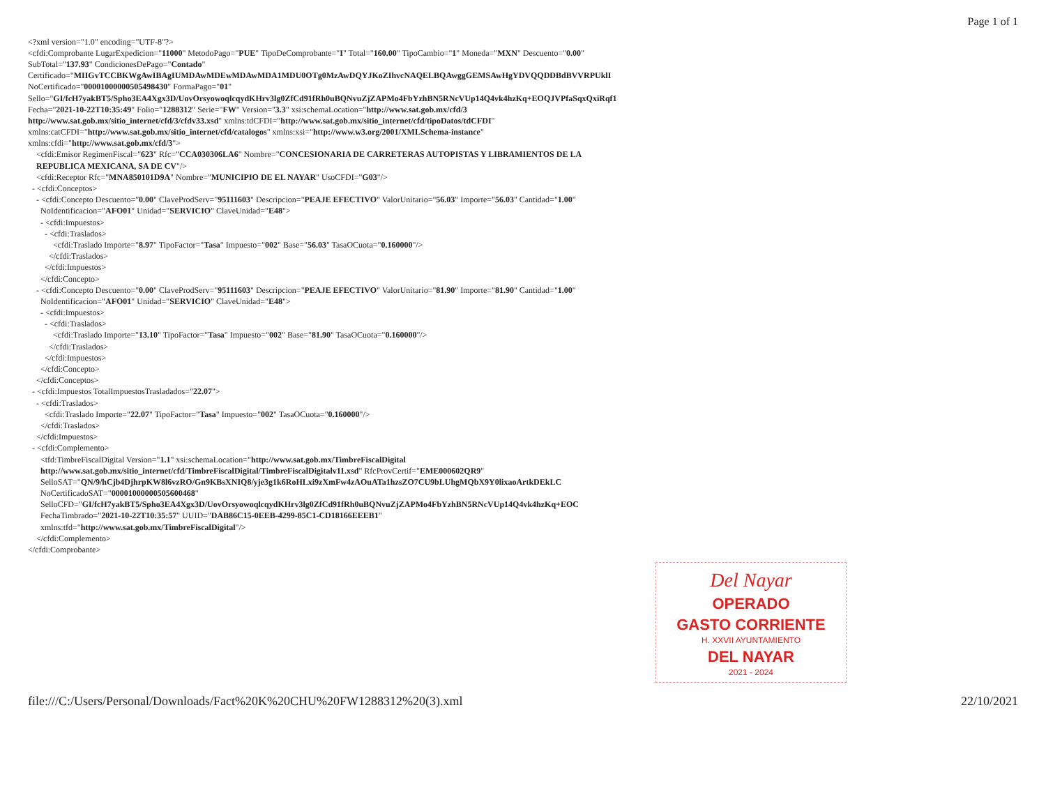Page 1 of 1
<?xml version="1.0" encoding="UTF-8"?> <cfdi:Comprobante LugarExpedicion="11000" MetodoPago="PUE" TipoDeComprobante="I" Total="160.00" TipoCambio="1" Moneda="MXN" Descuento="0.00" SubTotal="137.93" CondicionesDePago="Contado" Certificado="MIIGvTCCBKWgAwIBAgIUMDAwMDEwMDAwMDA1MDU0OTg0MzAwDQYJKoZIhvcNAQELBQAwggGEMSAwHgYDVQQDDBdBVVRPUklI NoCertificado="00001000000505498430" FormaPago="01" Sello="GI/fcH7yakBT5/Spho3EA4Xgx3D/UovOrsyowoqlcqydKHrv3lg0ZfCd91fRh0uBQNvuZjZAPMo4FbYzhBN5RNcVUp14Q4vk4hzKq+EOQJVPfaSqxQxiRqf1 Fecha="2021-10-22T10:35:49" Folio="1288312" Serie="FW" Version="3.3" xsi:schemaLocation="http://www.sat.gob.mx/cfd/3 http://www.sat.gob.mx/sitio_internet/cfd/3/cfdv33.xsd" xmlns:tdCFDI="http://www.sat.gob.mx/sitio_internet/cfd/tipoDatos/tdCFDI" xmlns:catCFDI="http://www.sat.gob.mx/sitio_internet/cfd/catalogos" xmlns:xsi="http://www.w3.org/2001/XMLSchema-instance" xmlns:cfdi="http://www.sat.gob.mx/cfd/3"> <cfdi:Emisor RegimenFiscal="623" Rfc="CCA030306LA6" Nombre="CONCESIONARIA DE CARRETERAS AUTOPISTAS Y LIBRAMIENTOS DE LA REPUBLICA MEXICANA, SA DE CV"/> <cfdi:Receptor Rfc="MNA850101D9A" Nombre="MUNICIPIO DE EL NAYAR" UsoCFDI="G03"/> - <cfdi:Conceptos> - <cfdi:Concepto Descuento="0.00" ClaveProdServ="95111603" Descripcion="PEAJE EFECTIVO" ValorUnitario="56.03" Importe="56.03" Cantidad="1.00" NoIdentificacion="AFO01" Unidad="SERVICIO" ClaveUnidad="E48"> - <cfdi:Impuestos> - <cfdi:Traslados> <cfdi:Traslado Importe="8.97" TipoFactor="Tasa" Impuesto="002" Base="56.03" TasaOCuota="0.160000"/> </cfdi:Traslados> </cfdi:Impuestos> </cfdi:Concepto> - <cfdi:Concepto Descuento="0.00" ClaveProdServ="95111603" Descripcion="PEAJE EFECTIVO" ValorUnitario="81.90" Importe="81.90" Cantidad="1.00" NoIdentificacion="AFO01" Unidad="SERVICIO" ClaveUnidad="E48"> - <cfdi:Impuestos> - <cfdi:Traslados> <cfdi:Traslado Importe="13.10" TipoFactor="Tasa" Impuesto="002" Base="81.90" TasaOCuota="0.160000"/> </cfdi:Traslados> </cfdi:Impuestos> </cfdi:Concepto> </cfdi:Conceptos> - <cfdi:Impuestos TotalImpuestosTrasladados="22.07"> - <cfdi:Traslados> <cfdi:Traslado Importe="22.07" TipoFactor="Tasa" Impuesto="002" TasaOCuota="0.160000"/> </cfdi:Traslados> </cfdi:Impuestos> - <cfdi:Complemento> <tfd:TimbreFiscalDigital Version="1.1" xsi:schemaLocation="http://www.sat.gob.mx/TimbreFiscalDigital http://www.sat.gob.mx/sitio_internet/cfd/TimbreFiscalDigital/TimbreFiscalDigitalv11.xsd" RfcProvCertif="EME000602QR9" SelloSAT="QN/9/hCjb4DjhrpKW8l6vzRO/Gn9KBsXNIQ8/yje3g1k6RoHLxi9zXmFw4zAOuATa1hzsZO7CU9bLUhgMQbX9Y0lixaoArtkDEkLC NoCertificadoSAT="00001000000505600468" SelloCFD="GI/fcH7yakBT5/Spho3EA4Xgx3D/UovOrsyowoqlcqydKHrv3lg0ZfCd91fRh0uBQNvuZjZAPMo4FbYzhBN5RNcVUp14Q4vk4hzKq+EOC FechaTimbrado="2021-10-22T10:35:57" UUID="DAB86C15-0EEB-4299-85C1-CD18166EEEB1" xmlns:tfd="http://www.sat.gob.mx/TimbreFiscalDigital"/> </cfdi:Complemento> </cfdi:Comprobante>
Del Nayar
OPERADO
GASTO CORRIENTE
H. XXVII AYUNTAMIENTO
DEL NAYAR
2021 - 2024
file:///C:/Users/Personal/Downloads/Fact%20K%20CHU%20FW1288312%20(3).xml 22/10/2021